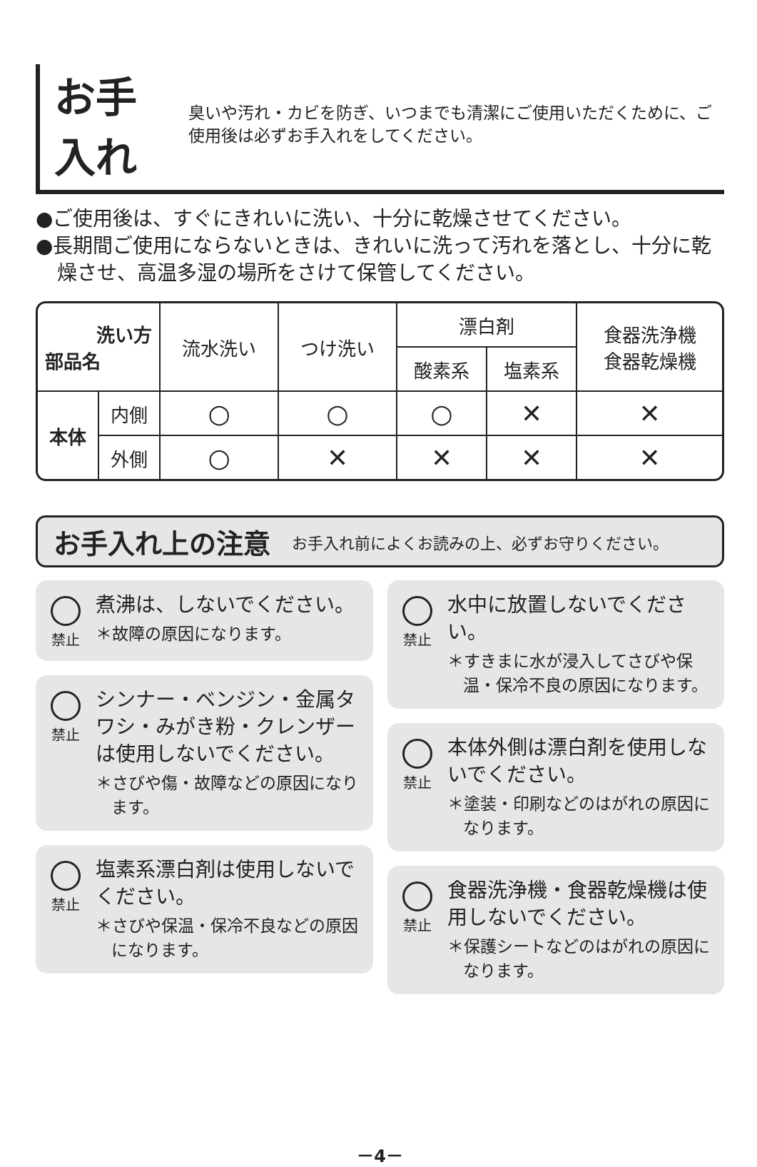お手入れ
臭いや汚れ・カビを防ぎ、いつまでも清潔にご使用いただくために、ご使用後は必ずお手入れをしてください。
●ご使用後は、すぐにきれいに洗い、十分に乾燥させてください。
●長期間ご使用にならないときは、きれいに洗って汚れを落とし、十分に乾燥させ、高温多湿の場所をさけて保管してください。
| 洗い方 部品名 | | 流水洗い | つけ洗い | 漂白剤 | | 食器洗浄機 食器乾燥機 |
| --- | --- | --- | --- | --- | --- | --- |
| | | | | 酸素系 | 塩素系 | |
| 本体 | 内側 | ○ | ○ | ○ | ✕ | ✕ |
| | 外側 | ○ | ✕ | ✕ | ✕ | ✕ |
お手入れ上の注意
お手入れ前によくお読みの上、必ずお守りください。
禁止
煮沸は、しないでください。
＊故障の原因になります。
禁止
シンナー・ベンジン・金属タワシ・みがき粉・クレンザーは使用しないでください。
＊さびや傷・故障などの原因になります。
禁止
塩素系漂白剤は使用しないでください。
＊さびや保温・保冷不良などの原因になります。
禁止
水中に放置しないでください。
＊すきまに水が浸入してさびや保温・保冷不良の原因になります。
禁止
本体外側は漂白剤を使用しないでください。
＊塗装・印刷などのはがれの原因になります。
禁止
食器洗浄機・食器乾燥機は使用しないでください。
＊保護シートなどのはがれの原因になります。
－4－